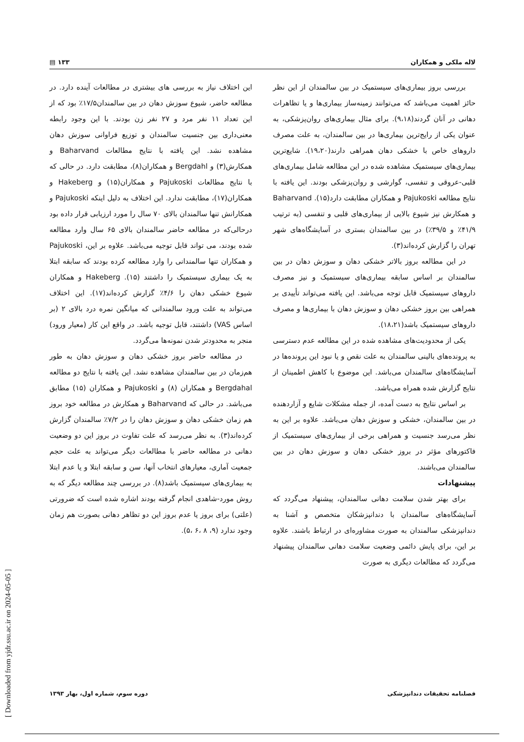لاله ملکی و همکاران ۱۳۳ ▤
این اختلاف نیاز به بررسی های بیشتری در مطالعات آینده دارد. در مطالعه حاضر، شیوع سوزش دهان در بین سالمندان۱۷/۵٪ بود که از این تعداد ۱۱ نفر مرد و ۲۷ نفر زن بودند. با این وجود رابطه معنی‌داری بین جنسیت سالمندان و توزیع فراوانی سوزش دهان مشاهده نشد. این یافته با نتایج مطالعات Baharvand و همکارش(۳) و Bergdahl و همکاران(۸)، مطابقت دارد. در حالی که با نتایج مطالعات Pajukoski و همکاران(۱۵) و Hakeberg و همکاران(۱۷)، مطابقت ندارد. این اختلاف به دلیل اینکه Pajukoski و همکارانش تنها سالمندان بالای ۷۰ سال را مورد ارزیابی قرار داده بود درحالی‌که در مطالعه حاضر سالمندان بالای ۶۵ سال وارد مطالعه شده بودند، می تواند قابل توجیه می‌باشد. علاوه بر این، Pajukoski و همکاران تنها سالمندانی را وارد مطالعه کرده بودند که سابقه ابتلا به یک بیماری سیستمیک را داشتند (۱۵). Hakeberg و همکاران شیوع خشکی دهان را ۴/۶٪ گزارش کرده‌اند(۱۷). این اختلاف می‌تواند به علت ورود سالمندانی که میانگین نمره درد بالای ۲ (بر اساس VAS) داشتند، قابل توجیه باشد. در واقع این کار (معیار ورود) منجر به محدودتر شدن نمونه‌ها می‌گردد.
در مطالعه حاضر بروز خشکی دهان و سوزش دهان به طور هم‌زمان در بین سالمندان مشاهده نشد. این یافته با نتایج دو مطالعه Bergdahal و همکاران (۸) و Pajukoski و همکاران (۱۵) مطابق می‌باشد. در حالی که Baharvand و همکارش در مطالعه خود بروز هم زمان خشکی دهان و سوزش دهان را در ۷/۲٪ سالمندان گزارش کرده‌اند(۳). به نظر می‌رسد که علت تفاوت در بروز این دو وضعیت دهانی در مطالعه حاضر با مطالعات دیگر می‌تواند به علت حجم جمعیت آماری، معیارهای انتخاب آنها، سن و سابقه ابتلا و یا عدم ابتلا به بیماری‌های سیستمیک باشد(۸). در بررسی چند مطالعه دیگر که به روش مورد-شاهدی انجام گرفته بودند اشاره شده است که ضرورتی (علتی) برای بروز یا عدم بروز این دو تظاهر دهانی بصورت هم زمان وجود ندارد (۹، ۸ ،۶ ،۵).
بررسی بروز بیماری‌های سیستمیک در بین سالمندان از این نظر حائز اهمیت می‌باشد که می‌توانند زمینه‌ساز بیماری‌ها و یا تظاهرات دهانی در آنان گردند(۹،۱۸). برای مثال بیماری‌های روان‌پزشکی، به عنوان یکی از رایج‌ترین بیماری‌ها در بین سالمندان، به علت مصرف داروهای خاص با خشکی دهان همراهی دارند(۱۹،۲۰). شایع‌ترین بیماری‌های سیستمیک مشاهده شده در این مطالعه شامل بیماری‌های قلبی-عروقی و تنفسی، گوارشی و روان‌پزشکی بودند. این یافته با نتایج مطالعه Pajukoski و همکاران مطابقت دارد(۱۵). Baharvand و همکارش نیز شیوع بالایی از بیماری‌های قلبی و تنفسی (به ترتیب ۴۱/۹٪ و ۳۹/۵٪) در بین سالمندان بستری در آسایشگاه‌های شهر تهران را گزارش کرده‌اند(۳).
در این مطالعه بروز بالاتر خشکی دهان و سوزش دهان در بین سالمندان بر اساس سابقه بیماری‌های سیستمیک و نیز مصرف داروهای سیستمیک قابل توجه می‌باشد. این یافته می‌تواند تأییدی بر همراهی بین بروز خشکی دهان و سوزش دهان با بیماری‌ها و مصرف داروهای سیستمیک باشد(۱۸،۲۱).
یکی از محدودیت‌های مشاهده شده در این مطالعه عدم دسترسی به پرونده‌های بالینی سالمندان به علت نقص و یا نبود این پرونده‌ها در آسایشگاه‌های سالمندان می‌باشد. این موضوع با کاهش اطمینان از نتایج گزارش شده همراه می‌باشد.
بر اساس نتایج به دست آمده، از جمله مشکلات شایع و آزاردهنده در بین سالمندان، خشکی و سوزش دهان می‌باشد. علاوه بر این به نظر می‌رسد جنسیت و همراهی برخی از بیماری‌های سیستمیک از فاکتورهای مؤثر در بروز خشکی دهان و سوزش دهان در بین سالمندان می‌باشند.
پیشنهادات
برای بهتر شدن سلامت دهانی سالمندان، پیشنهاد می‌گردد که آسایشگاه‌های سالمندان با دندانپزشکان متخصص و آشنا به دندانپزشکی سالمندان به صورت مشاوره‌ای در ارتباط باشند. علاوه بر این، برای پایش دائمی وضعیت سلامت دهانی سالمندان پیشنهاد می‌گردد که مطالعات دیگری به صورت
فصلنامه تحقیقات دندانپزشکی دوره سوم، شماره اول، بهار ۱۳۹۳
[ Downloaded from yjdr.ssu.ac.ir on 2024-05-05 ]